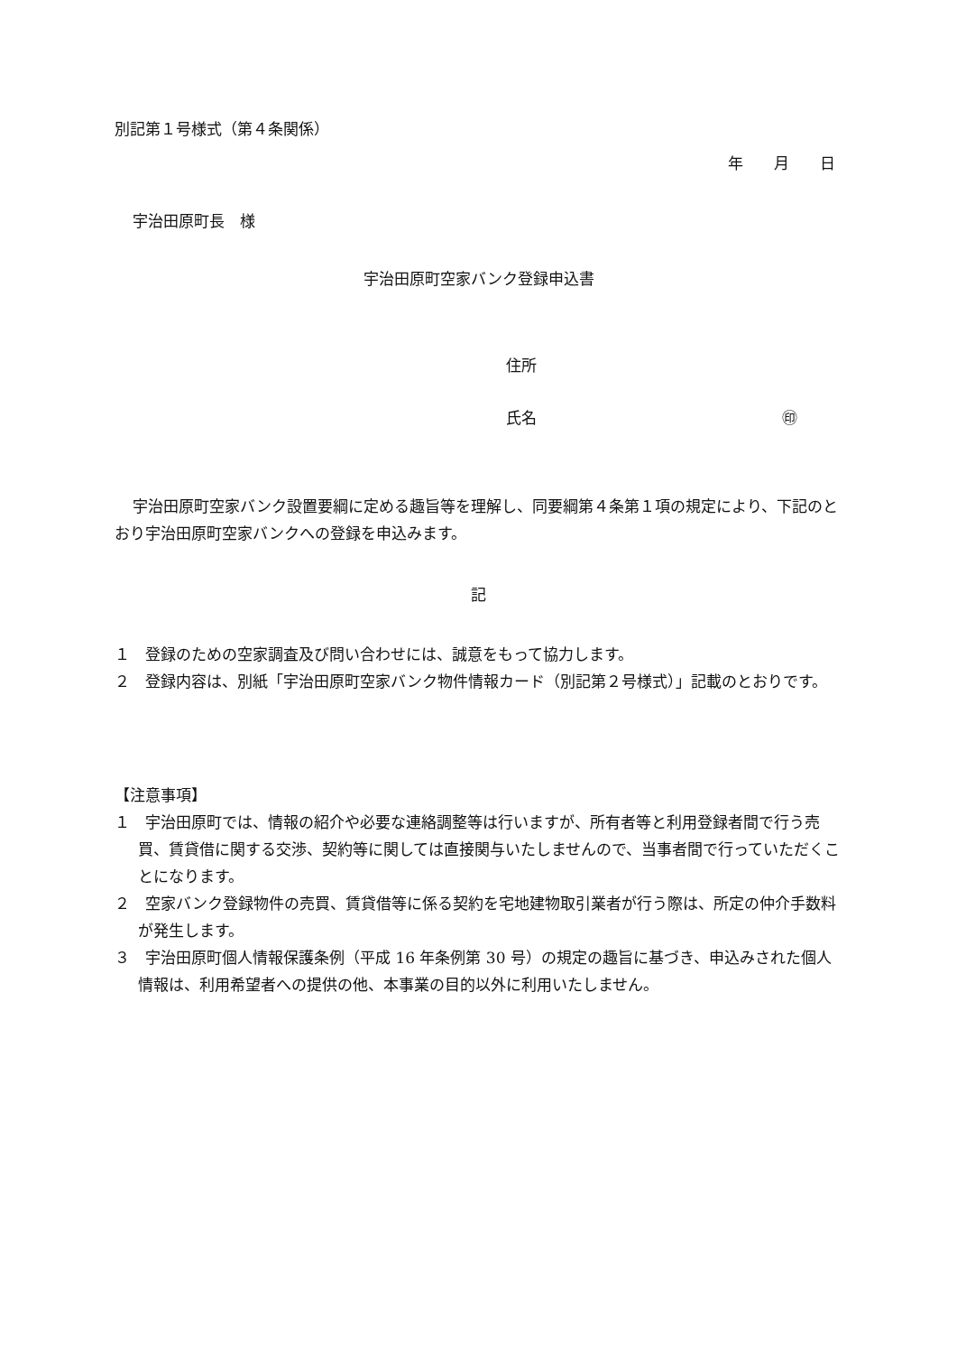別記第１号様式（第４条関係）
年　　月　　日
宇治田原町長　様
宇治田原町空家バンク登録申込書
住所
氏名　　　　　　　　　　　　　　　　㊞
宇治田原町空家バンク設置要綱に定める趣旨等を理解し、同要綱第４条第１項の規定により、下記のとおり宇治田原町空家バンクへの登録を申込みます。
記
１　登録のための空家調査及び問い合わせには、誠意をもって協力します。
２　登録内容は、別紙「宇治田原町空家バンク物件情報カード（別記第２号様式）」記載のとおりです。
【注意事項】
１　宇治田原町では、情報の紹介や必要な連絡調整等は行いますが、所有者等と利用登録者間で行う売買、賃貸借に関する交渉、契約等に関しては直接関与いたしませんので、当事者間で行っていただくことになります。
２　空家バンク登録物件の売買、賃貸借等に係る契約を宅地建物取引業者が行う際は、所定の仲介手数料が発生します。
３　宇治田原町個人情報保護条例（平成 16 年条例第 30 号）の規定の趣旨に基づき、申込みされた個人情報は、利用希望者への提供の他、本事業の目的以外に利用いたしません。